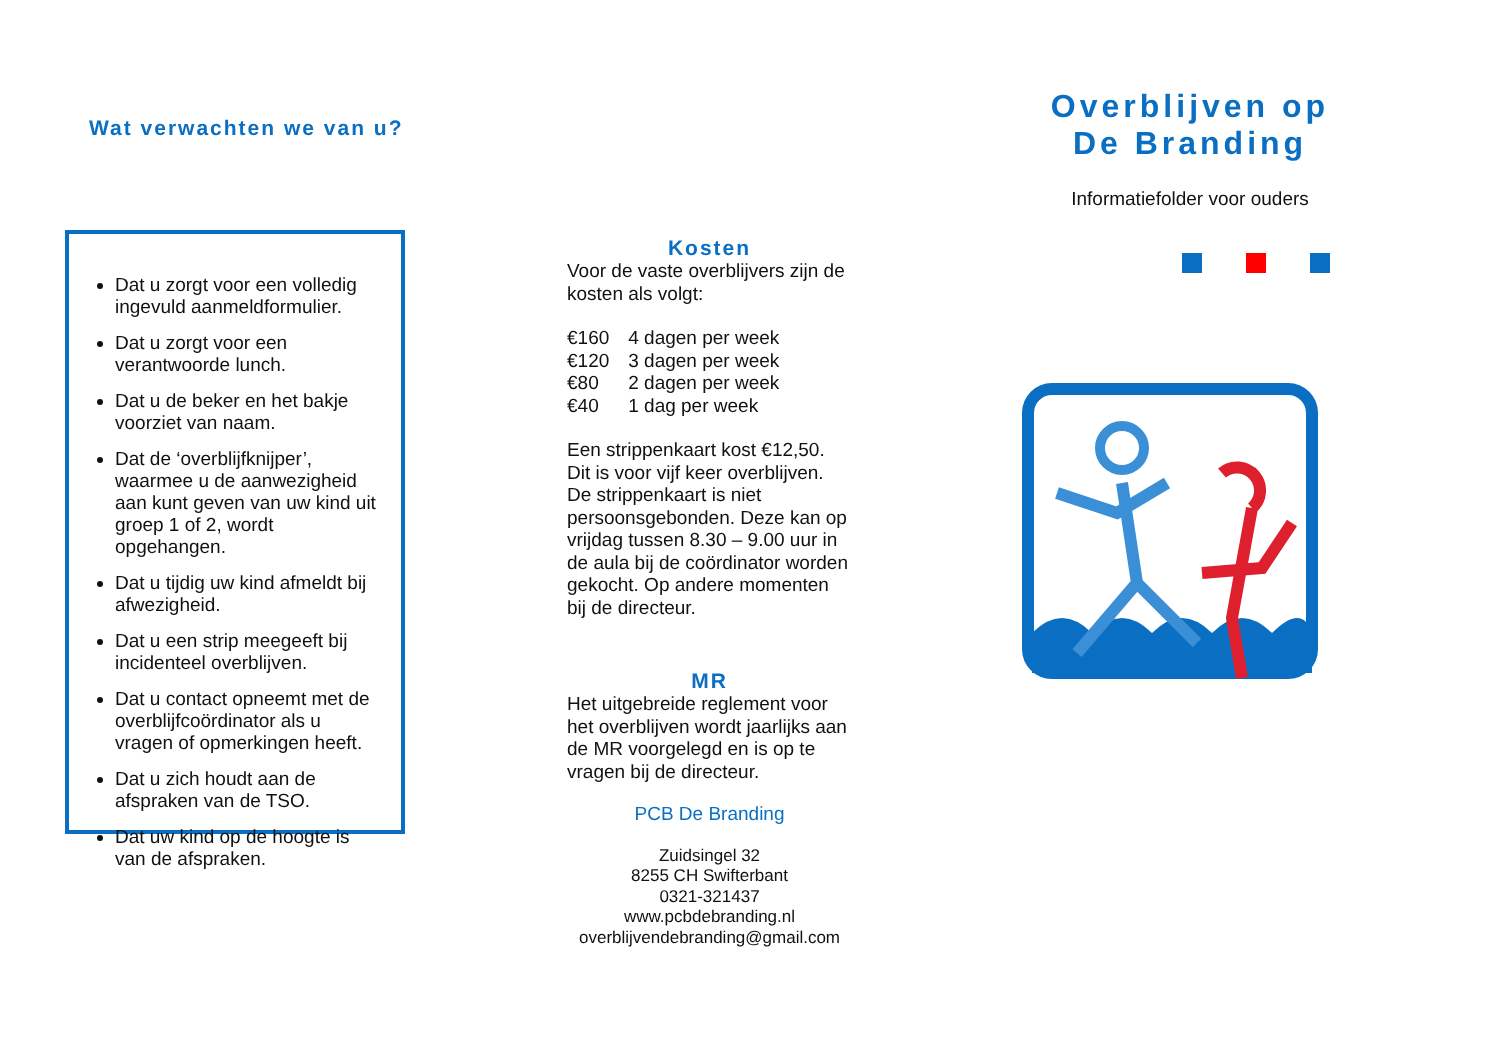Wat verwachten we van u?
Dat u zorgt voor een volledig ingevuld aanmeldformulier.
Dat u zorgt voor een verantwoorde lunch.
Dat u de beker en het bakje voorziet van naam.
Dat de ‘overblijfknijper’, waarmee u de aanwezigheid aan kunt geven van uw kind uit groep 1 of 2, wordt opgehangen.
Dat u tijdig uw kind afmeldt bij afwezigheid.
Dat u een strip meegeeft bij incidenteel overblijven.
Dat u contact opneemt met de overblijfcoördinator als u vragen of opmerkingen heeft.
Dat u zich houdt aan de afspraken van de TSO.
Dat uw kind op de hoogte is van de afspraken.
Kosten
Voor de vaste overblijvers zijn de kosten als volgt:
| €160 | 4 dagen per week |
| €120 | 3 dagen per week |
| €80 | 2 dagen per week |
| €40 | 1 dag per week |
Een strippenkaart kost €12,50. Dit is voor vijf keer overblijven. De strippenkaart is niet persoonsgebonden. Deze kan op vrijdag tussen 8.30 – 9.00 uur in de aula bij de coördinator worden gekocht. Op andere momenten bij de directeur.
MR
Het uitgebreide reglement voor het overblijven wordt jaarlijks aan de MR voorgelegd en is op te vragen bij de directeur.
PCB De Branding
Zuidsingel 32
8255 CH Swifterbant
0321-321437
www.pcbdebranding.nl
overblijvendebranding@gmail.com
Overblijven op
De Branding
Informatiefolder voor ouders